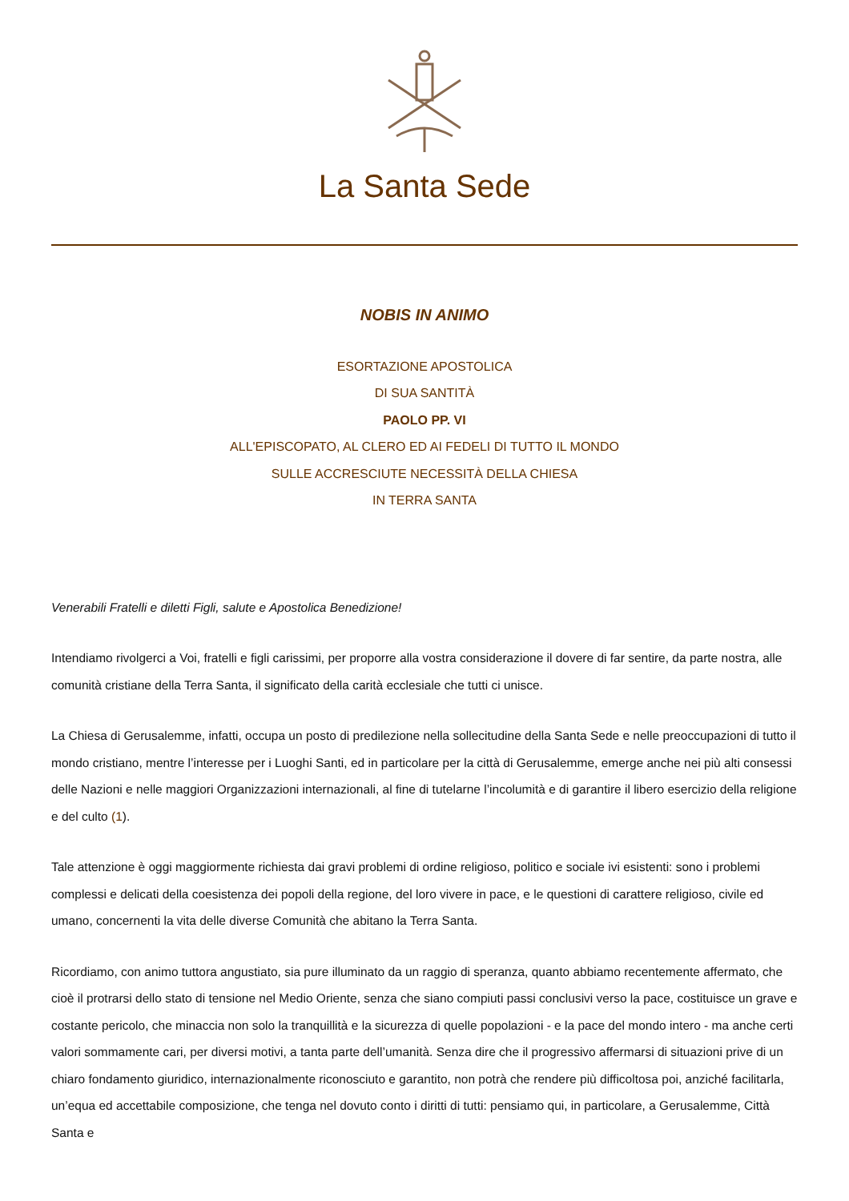La Santa Sede
NOBIS IN ANIMO
ESORTAZIONE APOSTOLICA
DI SUA SANTITÀ
PAOLO PP. VI
ALL'EPISCOPATO, AL CLERO ED AI FEDELI DI TUTTO IL MONDO
SULLE ACCRESCIUTE NECESSITÀ DELLA CHIESA
IN TERRA SANTA
Venerabili Fratelli e diletti Figli, salute e Apostolica Benedizione!
Intendiamo rivolgerci a Voi, fratelli e figli carissimi, per proporre alla vostra considerazione il dovere di far sentire, da parte nostra, alle comunità cristiane della Terra Santa, il significato della carità ecclesiale che tutti ci unisce.
La Chiesa di Gerusalemme, infatti, occupa un posto di predilezione nella sollecitudine della Santa Sede e nelle preoccupazioni di tutto il mondo cristiano, mentre l’interesse per i Luoghi Santi, ed in particolare per la città di Gerusalemme, emerge anche nei più alti consessi delle Nazioni e nelle maggiori Organizzazioni internazionali, al fine di tutelarne l’incolumità e di garantire il libero esercizio della religione e del culto (1).
Tale attenzione è oggi maggiormente richiesta dai gravi problemi di ordine religioso, politico e sociale ivi esistenti: sono i problemi complessi e delicati della coesistenza dei popoli della regione, del loro vivere in pace, e le questioni di carattere religioso, civile ed umano, concernenti la vita delle diverse Comunità che abitano la Terra Santa.
Ricordiamo, con animo tuttora angustiato, sia pure illuminato da un raggio di speranza, quanto abbiamo recentemente affermato, che cioè il protrarsi dello stato di tensione nel Medio Oriente, senza che siano compiuti passi conclusivi verso la pace, costituisce un grave e costante pericolo, che minaccia non solo la tranquillità e la sicurezza di quelle popolazioni - e la pace del mondo intero - ma anche certi valori sommamente cari, per diversi motivi, a tanta parte dell’umanità. Senza dire che il progressivo affermarsi di situazioni prive di un chiaro fondamento giuridico, internazionalmente riconosciuto e garantito, non potrà che rendere più difficoltosa poi, anziché facilitarla, un’equa ed accettabile composizione, che tenga nel dovuto conto i diritti di tutti: pensiamo qui, in particolare, a Gerusalemme, Città Santa e